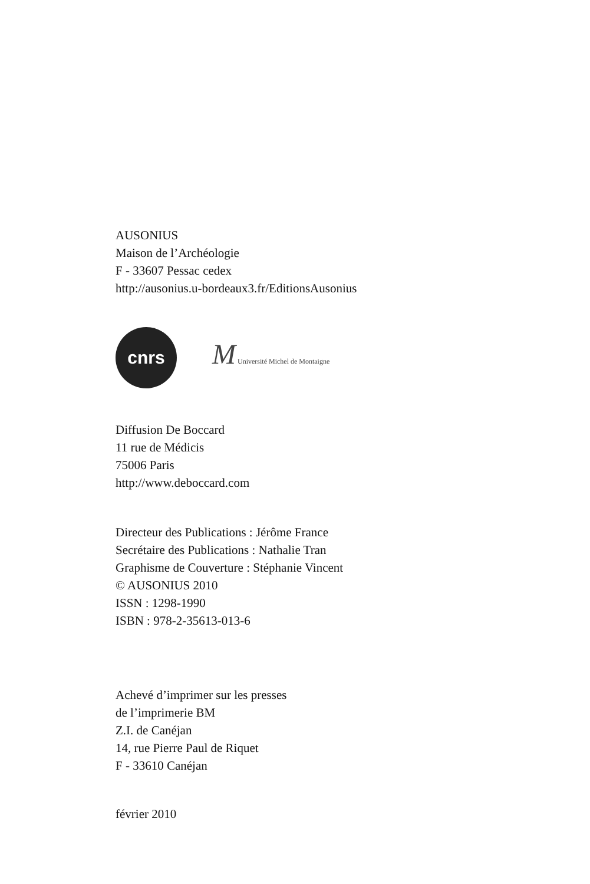AUSONIUS
Maison de l’Archéologie
F - 33607 Pessac cedex
http://ausonius.u-bordeaux3.fr/EditionsAusonius
cnrs
M Université Michel de Montaigne
Diffusion De Boccard
11 rue de Médicis
75006 Paris
http://www.deboccard.com
Directeur des Publications : Jérôme France
Secrétaire des Publications : Nathalie Tran
Graphisme de Couverture : Stéphanie Vincent
© AUSONIUS 2010
ISSN : 1298-1990
ISBN : 978-2-35613-013-6
Achevé d’imprimer sur les presses
de l’imprimerie BM
Z.I. de Canéjan
14, rue Pierre Paul de Riquet
F - 33610 Canéjan
février 2010